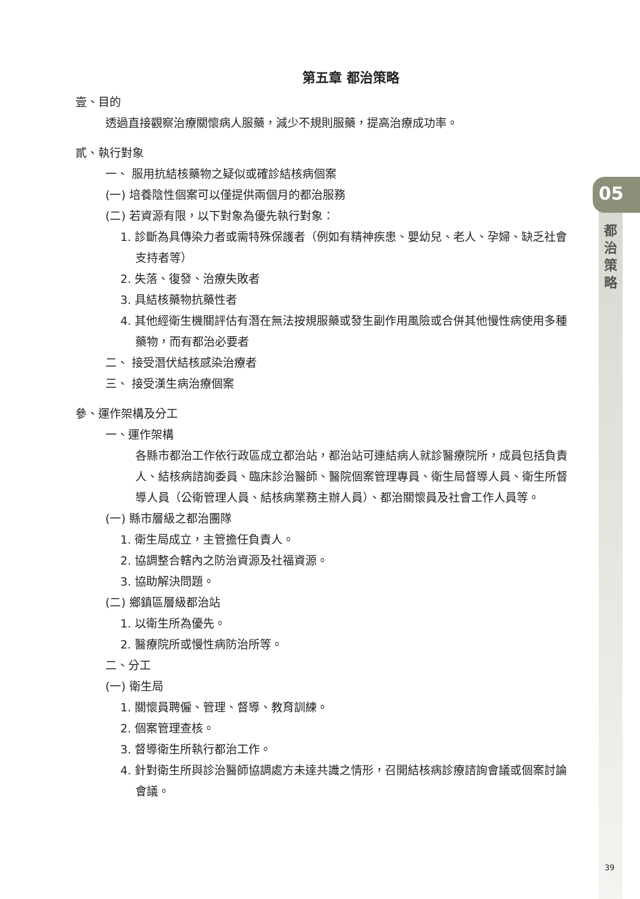05
都
治
策
略
第五章 都治策略
壹、目的
透過直接觀察治療關懷病人服藥，減少不規則服藥，提高治療成功率。
貳、執行對象
一、 服用抗結核藥物之疑似或確診結核病個案
(一) 培養陰性個案可以僅提供兩個月的都治服務
(二) 若資源有限，以下對象為優先執行對象：
1. 診斷為具傳染力者或需特殊保護者（例如有精神疾患、嬰幼兒、老人、孕婦、缺乏社會支持者等）
2. 失落、復發、治療失敗者
3. 具結核藥物抗藥性者
4. 其他經衛生機關評估有潛在無法按規服藥或發生副作用風險或合併其他慢性病使用多種藥物，而有都治必要者
二、 接受潛伏結核感染治療者
三、 接受漢生病治療個案
參、運作架構及分工
一、運作架構
各縣市都治工作依行政區成立都治站，都治站可連結病人就診醫療院所，成員包括負責人、結核病諮詢委員、臨床診治醫師、醫院個案管理專員、衛生局督導人員、衛生所督導人員（公衛管理人員、結核病業務主辦人員）、都治關懷員及社會工作人員等。
(一) 縣市層級之都治團隊
1. 衛生局成立，主管擔任負責人。
2. 協調整合轄內之防治資源及社福資源。
3. 協助解決問題。
(二) 鄉鎮區層級都治站
1. 以衛生所為優先。
2. 醫療院所或慢性病防治所等。
二、分工
(一) 衛生局
1. 關懷員聘僱、管理、督導、教育訓練。
2. 個案管理查核。
3. 督導衛生所執行都治工作。
4. 針對衛生所與診治醫師協調處方未達共識之情形，召開結核病診療諮詢會議或個案討論會議。
39